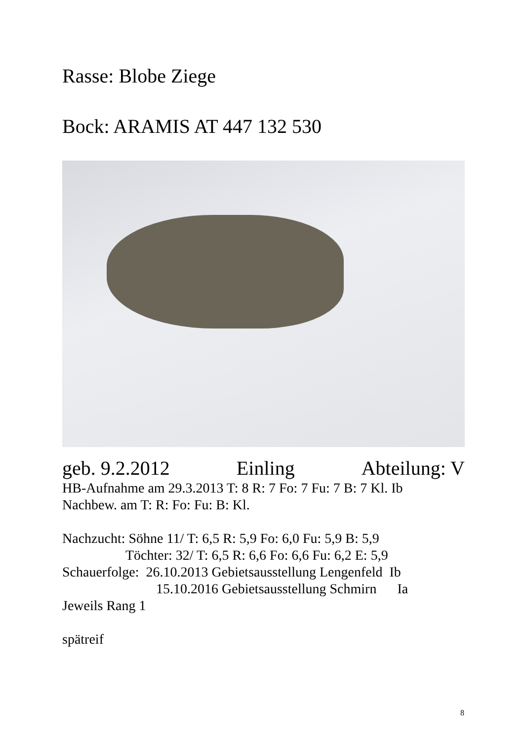Rasse: Blobe Ziege
Bock: ARAMIS AT 447 132 530
geb. 9.2.2012 Einling Abteilung: V
HB-Aufnahme am 29.3.2013 T: 8 R: 7 Fo: 7 Fu: 7 B: 7 Kl. Ib
Nachbew. am T: R: Fo: Fu: B: Kl.
Nachzucht: Söhne 11/ T: 6,5 R: 5,9 Fo: 6,0 Fu: 5,9 B: 5,9
Töchter: 32/ T: 6,5 R: 6,6 Fo: 6,6 Fu: 6,2 E: 5,9
Schauerfolge: 26.10.2013 Gebietsausstellung Lengenfeld Ib
15.10.2016 Gebietsausstellung Schmirn Ia
Jeweils Rang 1
spätreif
8